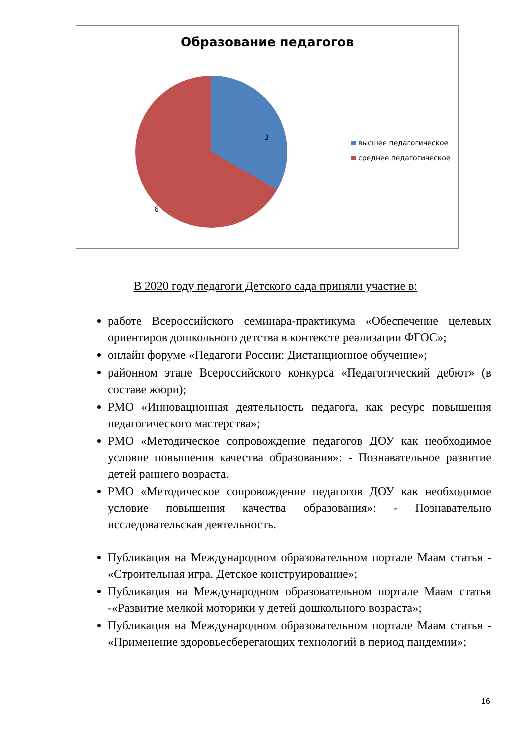Образование педагогов
3
6
высшее педагогическое
среднее педагогическое
В 2020 году педагоги Детского сада приняли участие в:
работе Всероссийского семинара-практикума «Обеспечение целевых ориентиров дошкольного детства в контексте реализации ФГОС»;
онлайн форуме «Педагоги России: Дистанционное обучение»;
районном этапе Всероссийского конкурса «Педагогический дебют» (в составе жюри);
РМО «Инновационная деятельность педагога, как ресурс повышения педагогического мастерства»;
РМО «Методическое сопровождение педагогов ДОУ как необходимое условие повышения качества образования»: - Познавательное развитие детей раннего возраста.
РМО «Методическое сопровождение педагогов ДОУ как необходимое условие повышения качества образования»: - Познавательно исследовательская деятельность.
Публикация на Международном образовательном портале Маам статья - «Строительная игра. Детское конструирование»;
Публикация на Международном образовательном портале Маам статья -«Развитие мелкой моторики у детей дошкольного возраста»;
Публикация на Международном образовательном портале Маам статья - «Применение здоровьесберегающих технологий в период пандемии»;
16